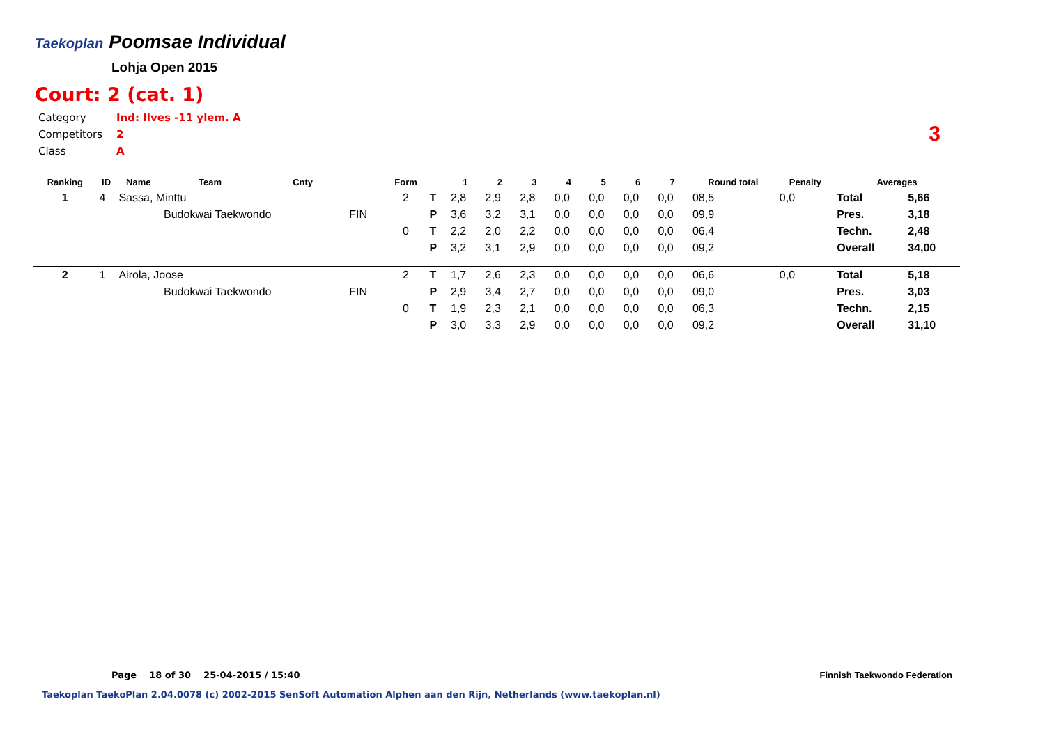Taekoplan Poomsae Individual
Lohja Open 2015
Court: 2 (cat. 1)
Category Ind: Ilves -11 ylem. A
Competitors 2
Class A
3
| Ranking | ID | Name | Team | Cnty | | Form | | 1 | 2 | 3 | 4 | 5 | 6 | 7 | Round total | Penalty | Averages | |
| --- | --- | --- | --- | --- | --- | --- | --- | --- | --- | --- | --- | --- | --- | --- | --- | --- | --- | --- |
| 1 | 4 | Sassa, Minttu | | | | 2 | T | 2,8 | 2,9 | 2,8 | 0,0 | 0,0 | 0,0 | 0,0 | 08,5 | 0,0 | Total | 5,66 |
| | | | Budokwai Taekwondo | | FIN | | P | 3,6 | 3,2 | 3,1 | 0,0 | 0,0 | 0,0 | 0,0 | 09,9 | | Pres. | 3,18 |
| | | | | | | 0 | T | 2,2 | 2,0 | 2,2 | 0,0 | 0,0 | 0,0 | 0,0 | 06,4 | | Techn. | 2,48 |
| | | | | | | | P | 3,2 | 3,1 | 2,9 | 0,0 | 0,0 | 0,0 | 0,0 | 09,2 | | Overall | 34,00 |
| 2 | 1 | Airola, Joose | | | | 2 | T | 1,7 | 2,6 | 2,3 | 0,0 | 0,0 | 0,0 | 0,0 | 06,6 | 0,0 | Total | 5,18 |
| | | | Budokwai Taekwondo | | FIN | | P | 2,9 | 3,4 | 2,7 | 0,0 | 0,0 | 0,0 | 0,0 | 09,0 | | Pres. | 3,03 |
| | | | | | | 0 | T | 1,9 | 2,3 | 2,1 | 0,0 | 0,0 | 0,0 | 0,0 | 06,3 | | Techn. | 2,15 |
| | | | | | | | P | 3,0 | 3,3 | 2,9 | 0,0 | 0,0 | 0,0 | 0,0 | 09,2 | | Overall | 31,10 |
Page 18 of 30 25-04-2015 / 15:40
Finnish Taekwondo Federation
Taekoplan TaekoPlan 2.04.0078 (c) 2002-2015 SenSoft Automation Alphen aan den Rijn, Netherlands (www.taekoplan.nl)